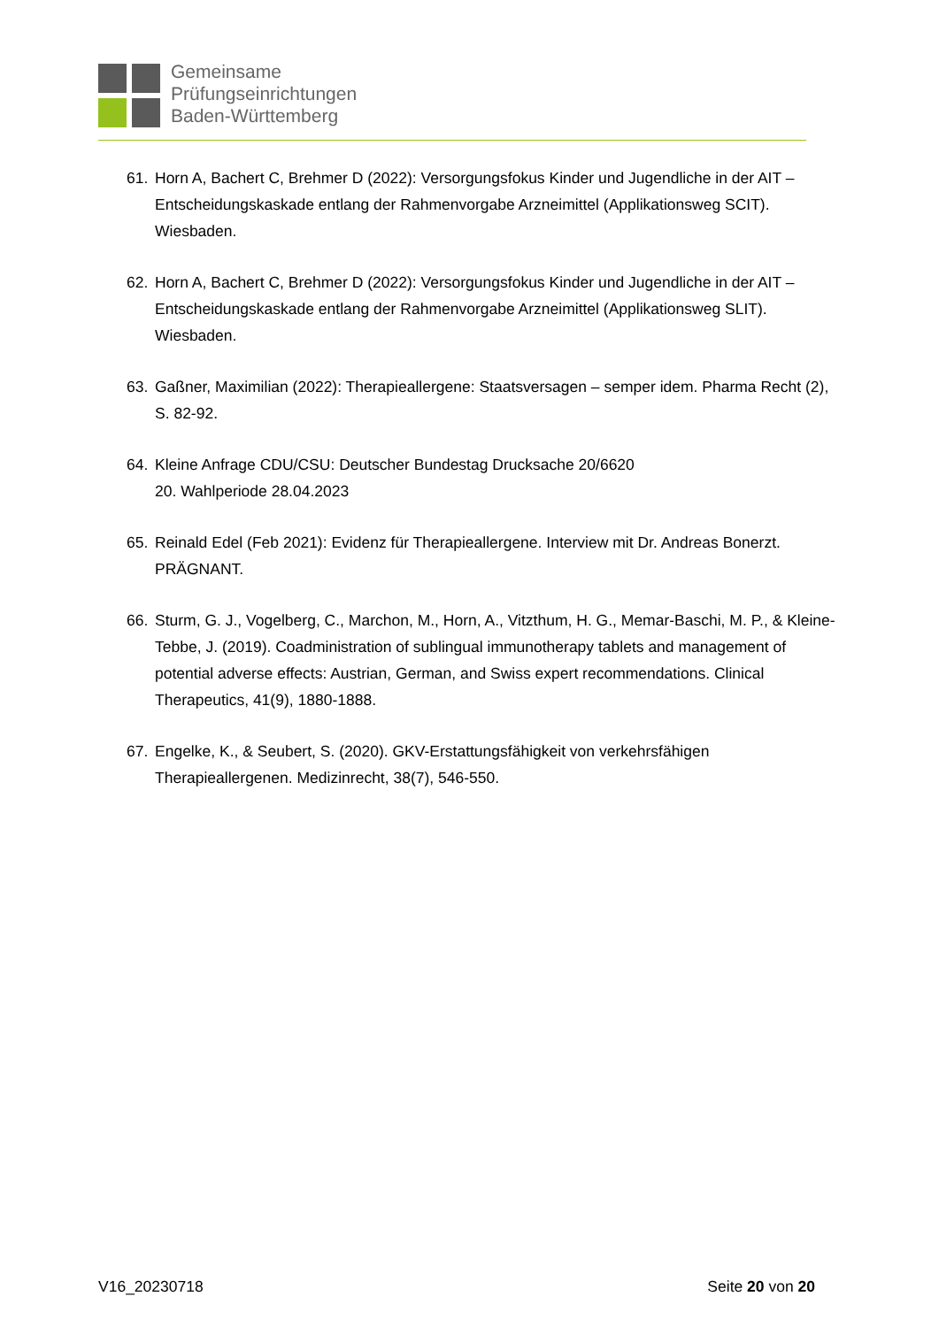Gemeinsame
Prüfungseinrichtungen
Baden-Württemberg
61. Horn A, Bachert C, Brehmer D (2022): Versorgungsfokus Kinder und Jugendliche in der AIT – Entscheidungskaskade entlang der Rahmenvorgabe Arzneimittel (Applikationsweg SCIT). Wiesbaden.
62. Horn A, Bachert C, Brehmer D (2022): Versorgungsfokus Kinder und Jugendliche in der AIT – Entscheidungskaskade entlang der Rahmenvorgabe Arzneimittel (Applikationsweg SLIT). Wiesbaden.
63. Gaßner, Maximilian (2022): Therapieallergene: Staatsversagen – semper idem. Pharma Recht (2), S. 82-92.
64. Kleine Anfrage CDU/CSU: Deutscher Bundestag Drucksache 20/6620
20. Wahlperiode 28.04.2023
65. Reinald Edel (Feb 2021): Evidenz für Therapieallergene. Interview mit Dr. Andreas Bonerzt. PRÄGNANT.
66. Sturm, G. J., Vogelberg, C., Marchon, M., Horn, A., Vitzthum, H. G., Memar-Baschi, M. P., & Kleine-Tebbe, J. (2019). Coadministration of sublingual immunotherapy tablets and management of potential adverse effects: Austrian, German, and Swiss expert recommendations. Clinical Therapeutics, 41(9), 1880-1888.
67. Engelke, K., & Seubert, S. (2020). GKV-Erstattungsfähigkeit von verkehrsfähigen Therapieallergenen. Medizinrecht, 38(7), 546-550.
V16_20230718 Seite 20 von 20